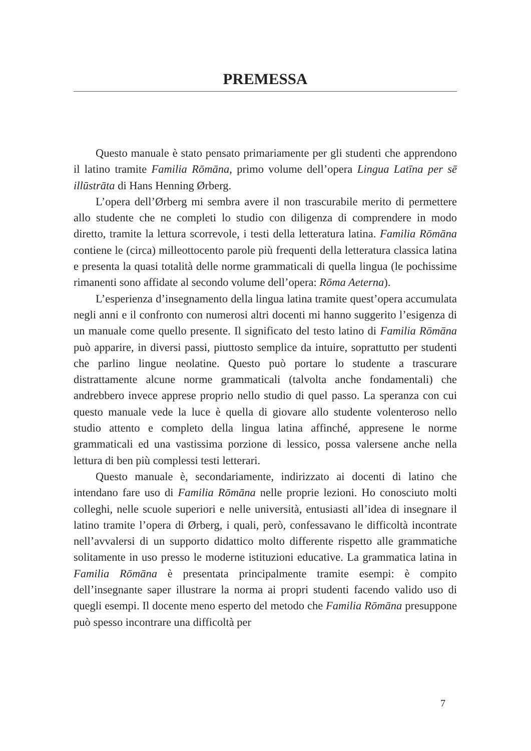PREMESSA
Questo manuale è stato pensato primariamente per gli studenti che apprendono il latino tramite Familia Rōmāna, primo volume dell’opera Lingua Latīna per sē illūstrāta di Hans Henning Ørberg.
L’opera dell’Ørberg mi sembra avere il non trascurabile merito di permettere allo studente che ne completi lo studio con diligenza di comprendere in modo diretto, tramite la lettura scorrevole, i testi della letteratura latina. Familia Rōmāna contiene le (circa) milleottocento parole più frequenti della letteratura classica latina e presenta la quasi totalità delle norme grammaticali di quella lingua (le pochissime rimanenti sono affidate al secondo volume dell’opera: Rōma Aeterna).
L’esperienza d’insegnamento della lingua latina tramite quest’opera accumulata negli anni e il confronto con numerosi altri docenti mi hanno suggerito l’esigenza di un manuale come quello presente. Il significato del testo latino di Familia Rōmāna può apparire, in diversi passi, piuttosto semplice da intuire, soprattutto per studenti che parlino lingue neolatine. Questo può portare lo studente a trascurare distrattamente alcune norme grammaticali (talvolta anche fondamentali) che andrebbero invece apprese proprio nello studio di quel passo. La speranza con cui questo manuale vede la luce è quella di giovare allo studente volenteroso nello studio attento e completo della lingua latina affinché, appresene le norme grammaticali ed una vastissima porzione di lessico, possa valersene anche nella lettura di ben più complessi testi letterari.
Questo manuale è, secondariamente, indirizzato ai docenti di latino che intendano fare uso di Familia Rōmāna nelle proprie lezioni. Ho conosciuto molti colleghi, nelle scuole superiori e nelle università, entusiasti all’idea di insegnare il latino tramite l’opera di Ørberg, i quali, però, confessavano le difficoltà incontrate nell’avvalersi di un supporto didattico molto differente rispetto alle grammatiche solitamente in uso presso le moderne istituzioni educative. La grammatica latina in Familia Rōmāna è presentata principalmente tramite esempi: è compito dell’insegnante saper illustrare la norma ai propri studenti facendo valido uso di quegli esempi. Il docente meno esperto del metodo che Familia Rōmāna presuppone può spesso incontrare una difficoltà per
7